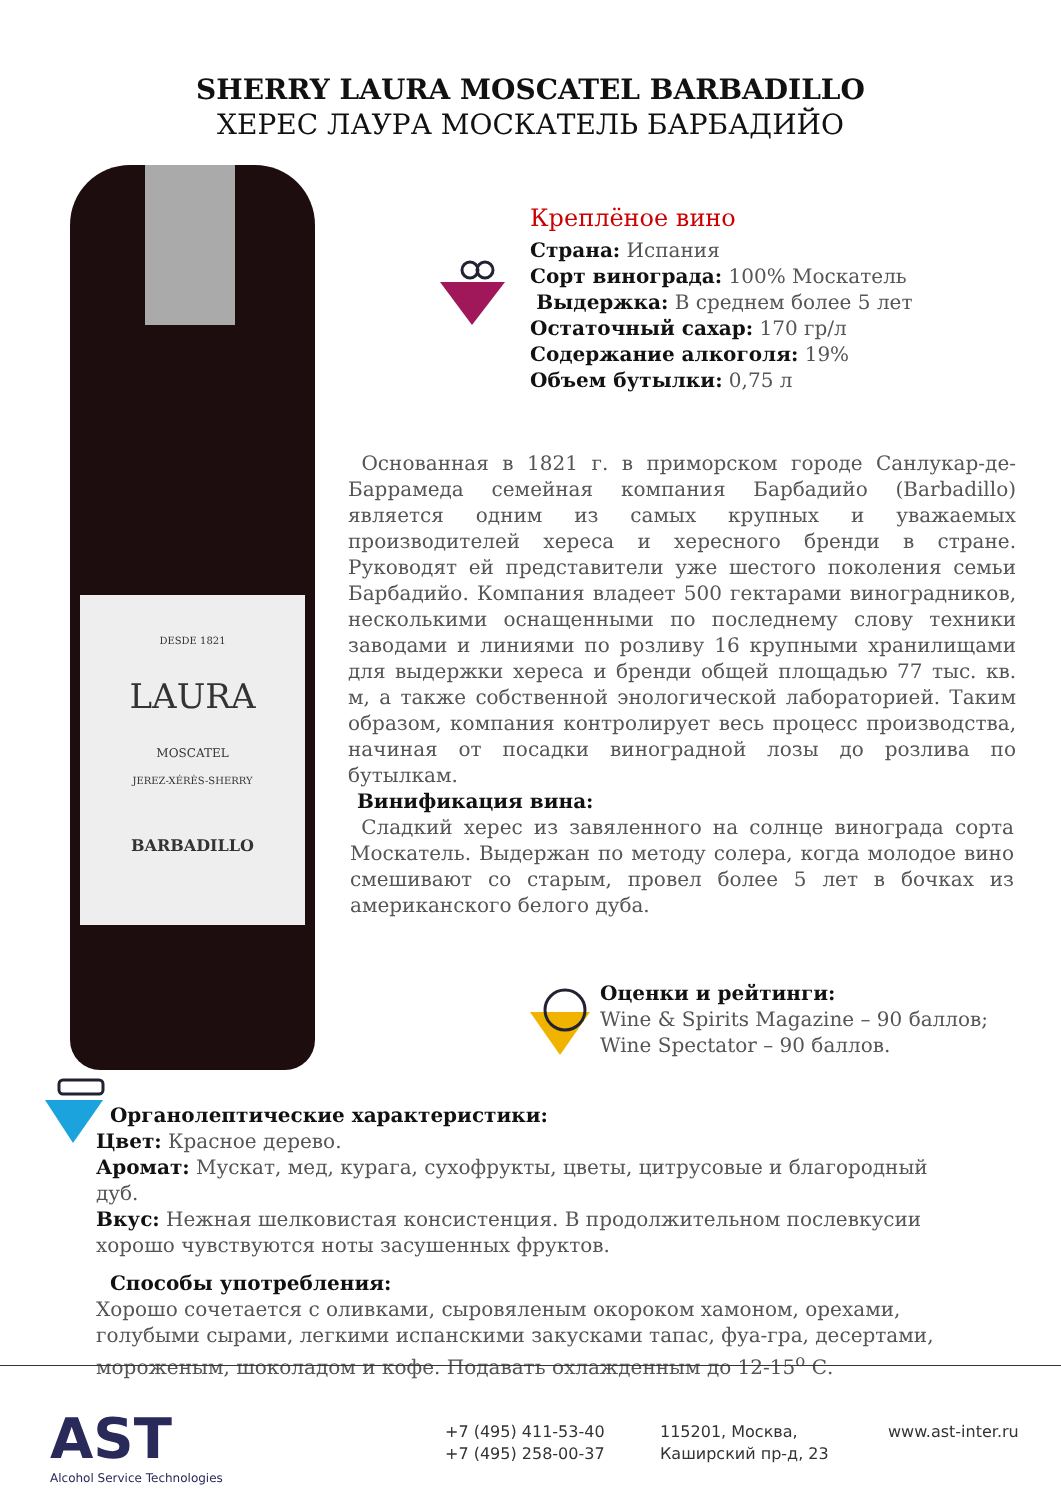SHERRY LAURA MOSCATEL BARBADILLO
ХЕРЕС ЛАУРА МОСКАТЕЛЬ БАРБАДИЙО
DESDE 1821
LAURA
MOSCATEL
JEREZ-XÉRÈS-SHERRY
BARBADILLO
Креплёное вино
Страна: Испания
Сорт винограда: 100% Москатель
Выдержка: В среднем более 5 лет
Остаточный сахар: 170 гр/л
Содержание алкоголя: 19%
Объем бутылки: 0,75 л
Основанная в 1821 г. в приморском городе Санлукар-де-Баррамеда семейная компания Барбадийо (Barbadillo) является одним из самых крупных и уважаемых производителей хереса и хересного бренди в стране. Руководят ей представители уже шестого поколения семьи Барбадийо. Компания владеет 500 гектарами виноградников, несколькими оснащенными по последнему слову техники заводами и линиями по розливу 16 крупными хранилищами для выдержки хереса и бренди общей площадью 77 тыс. кв. м, а также собственной энологической лабораторией. Таким образом, компания контролирует весь процесс производства, начиная от посадки виноградной лозы до розлива по бутылкам.
Винификация вина:
Сладкий херес из завяленного на солнце винограда сорта Москатель. Выдержан по методу солера, когда молодое вино смешивают со старым, провел более 5 лет в бочках из американского белого дуба.
Оценки и рейтинги:
Wine & Spirits Magazine – 90 баллов;
Wine Spectator – 90 баллов.
Органолептические характеристики:
Цвет: Красное дерево.
Аромат: Мускат, мед, курага, сухофрукты, цветы, цитрусовые и благородный дуб.
Вкус: Нежная шелковистая консистенция. В продолжительном послевкусии хорошо чувствуются ноты засушенных фруктов.
Способы употребления:
Хорошо сочетается с оливками, сыровяленым окороком хамоном, орехами, голубыми сырами, легкими испанскими закусками тапас, фуа-гра, десертами, мороженым, шоколадом и кофе. Подавать охлажденным до 12-15<sup>о</sup> С.
AST
Alcohol Service Technologies
+7 (495) 411-53-40
+7 (495) 258-00-37
115201, Москва,
Каширский пр-д, 23
www.ast-inter.ru